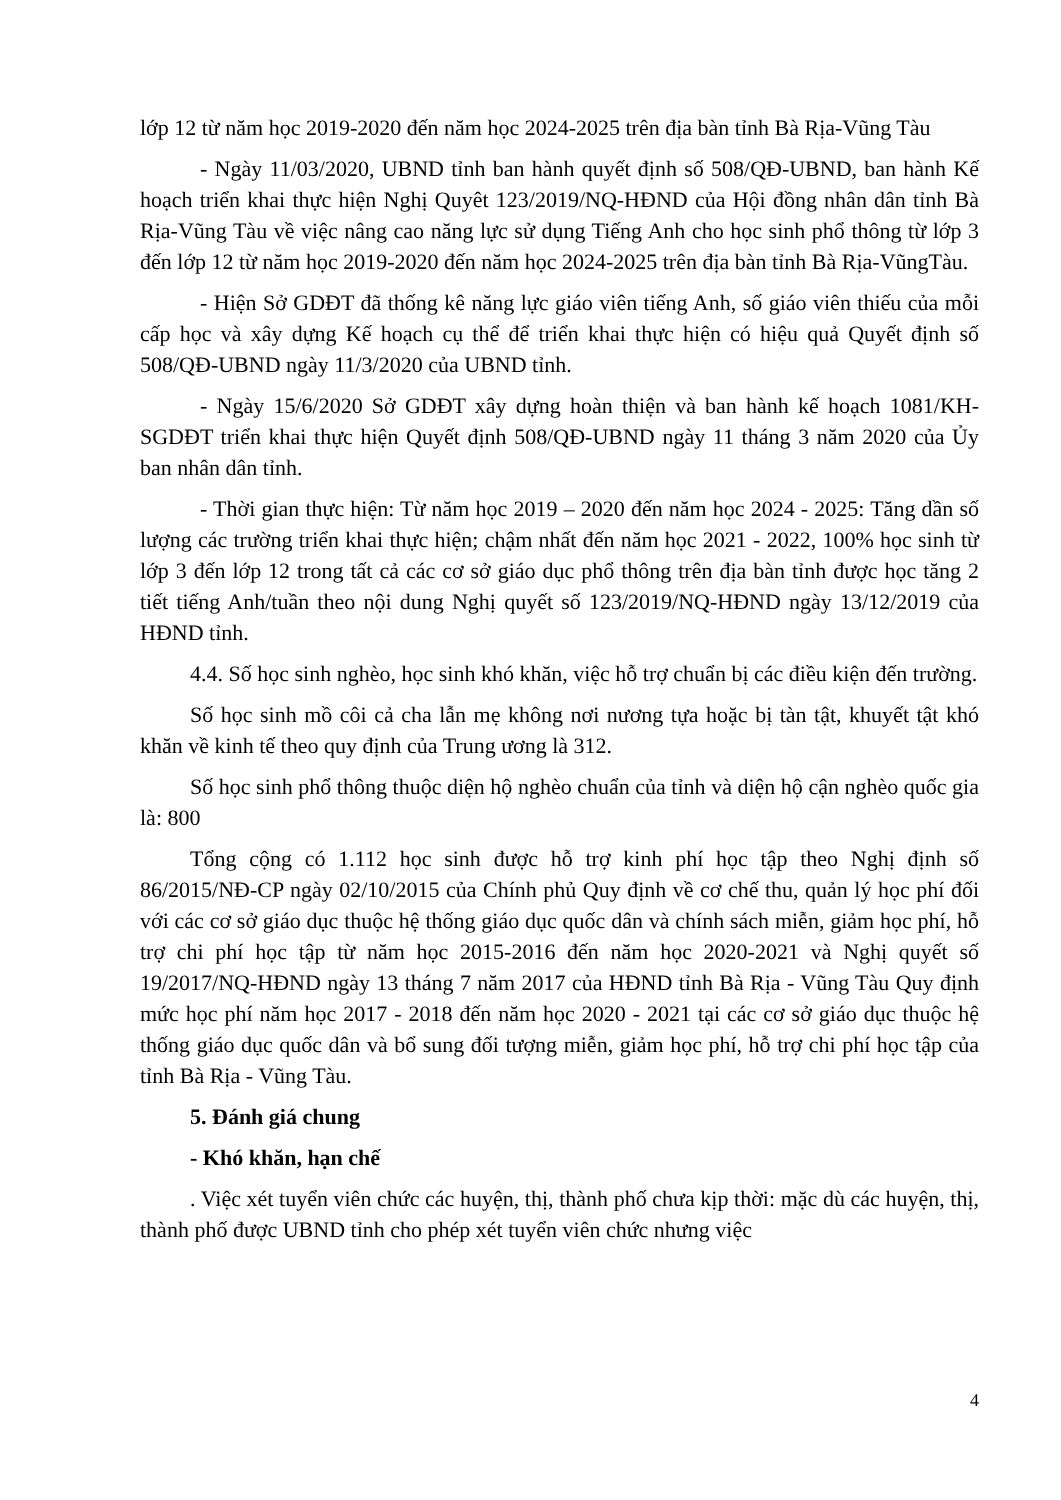lớp 12 từ năm học 2019-2020 đến năm học 2024-2025 trên địa bàn tỉnh Bà Rịa-Vũng Tàu
- Ngày 11/03/2020, UBND tỉnh ban hành quyết định số 508/QĐ-UBND, ban hành Kế hoạch triển khai thực hiện Nghị Quyêt 123/2019/NQ-HĐND của Hội đồng nhân dân tỉnh Bà Rịa-Vũng Tàu về việc nâng cao năng lực sử dụng Tiếng Anh cho học sinh phổ thông từ lớp 3 đến lớp 12 từ năm học 2019-2020 đến năm học 2024-2025 trên địa bàn tỉnh Bà Rịa-VũngTàu.
- Hiện Sở GDĐT đã thống kê năng lực giáo viên tiếng Anh, số giáo viên thiếu của mỗi cấp học và xây dựng Kế hoạch cụ thể để triển khai thực hiện có hiệu quả Quyết định số 508/QĐ-UBND ngày 11/3/2020 của UBND tỉnh.
- Ngày 15/6/2020 Sở GDĐT xây dựng hoàn thiện và ban hành kế hoạch 1081/KH-SGDĐT triển khai thực hiện Quyết định 508/QĐ-UBND ngày 11 tháng 3 năm 2020 của Ủy ban nhân dân tỉnh.
- Thời gian thực hiện: Từ năm học 2019 – 2020 đến năm học 2024 - 2025: Tăng dần số lượng các trường triển khai thực hiện; chậm nhất đến năm học 2021 - 2022, 100% học sinh từ lớp 3 đến lớp 12 trong tất cả các cơ sở giáo dục phổ thông trên địa bàn tỉnh được học tăng 2 tiết tiếng Anh/tuần theo nội dung Nghị quyết số 123/2019/NQ-HĐND ngày 13/12/2019 của HĐND tỉnh.
4.4. Số học sinh nghèo, học sinh khó khăn, việc hỗ trợ chuẩn bị các điều kiện đến trường.
Số học sinh mồ côi cả cha lẫn mẹ không nơi nương tựa hoặc bị tàn tật, khuyết tật khó khăn về kinh tế theo quy định của Trung ương là 312.
Số học sinh phổ thông thuộc diện hộ nghèo chuẩn của tỉnh và diện hộ cận nghèo quốc gia là: 800
Tổng cộng có 1.112 học sinh được hỗ trợ kinh phí học tập theo Nghị định số 86/2015/NĐ-CP ngày 02/10/2015 của Chính phủ Quy định về cơ chế thu, quản lý học phí đối với các cơ sở giáo dục thuộc hệ thống giáo dục quốc dân và chính sách miễn, giảm học phí, hỗ trợ chi phí học tập từ năm học 2015-2016 đến năm học 2020-2021 và Nghị quyết số 19/2017/NQ-HĐND ngày 13 tháng 7 năm 2017 của HĐND tỉnh Bà Rịa - Vũng Tàu Quy định mức học phí năm học 2017 - 2018 đến năm học 2020 - 2021 tại các cơ sở giáo dục thuộc hệ thống giáo dục quốc dân và bổ sung đối tượng miễn, giảm học phí, hỗ trợ chi phí học tập của tỉnh Bà Rịa - Vũng Tàu.
5. Đánh giá chung
- Khó khăn, hạn chế
. Việc xét tuyển viên chức các huyện, thị, thành phố chưa kịp thời: mặc dù các huyện, thị, thành phố được UBND tỉnh cho phép xét tuyển viên chức nhưng việc
4